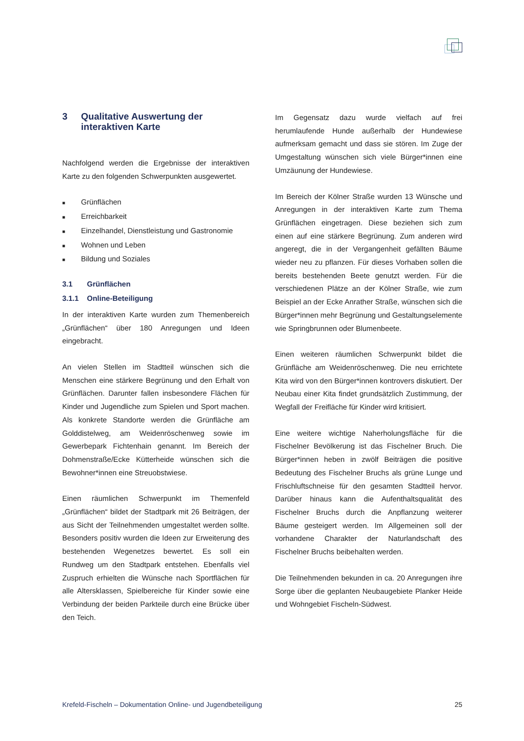3 Qualitative Auswertung der
interaktiven Karte
Nachfolgend werden die Ergebnisse der interaktiven Karte zu den folgenden Schwerpunkten ausgewertet.
■ Grünflächen
■ Erreichbarkeit
■ Einzelhandel, Dienstleistung und Gastronomie
■ Wohnen und Leben
■ Bildung und Soziales
3.1 Grünflächen
3.1.1 Online-Beteiligung
In der interaktiven Karte wurden zum Themenbereich „Grünflächen“ über 180 Anregungen und Ideen eingebracht.
An vielen Stellen im Stadtteil wünschen sich die Menschen eine stärkere Begrünung und den Erhalt von Grünflächen. Darunter fallen insbesondere Flächen für Kinder und Jugendliche zum Spielen und Sport machen. Als konkrete Standorte werden die Grünfläche am Golddistelweg, am Weidenröschenweg sowie im Gewerbepark Fichtenhain genannt. Im Bereich der Dohmenstraße/Ecke Kütterheide wünschen sich die Bewohner*innen eine Streuobstwiese.
Einen räumlichen Schwerpunkt im Themenfeld „Grünflächen“ bildet der Stadtpark mit 26 Beiträgen, der aus Sicht der Teilnehmenden umgestaltet werden sollte. Besonders positiv wurden die Ideen zur Erweiterung des bestehenden Wegenetzes bewertet. Es soll ein Rundweg um den Stadtpark entstehen. Ebenfalls viel Zuspruch erhielten die Wünsche nach Sportflächen für alle Altersklassen, Spielbereiche für Kinder sowie eine Verbindung der beiden Parkteile durch eine Brücke über den Teich.
Im Gegensatz dazu wurde vielfach auf frei herumlaufende Hunde außerhalb der Hundewiese aufmerksam gemacht und dass sie stören. Im Zuge der Umgestaltung wünschen sich viele Bürger*innen eine Umzäunung der Hundewiese.
Im Bereich der Kölner Straße wurden 13 Wünsche und Anregungen in der interaktiven Karte zum Thema Grünflächen eingetragen. Diese beziehen sich zum einen auf eine stärkere Begrünung. Zum anderen wird angeregt, die in der Vergangenheit gefällten Bäume wieder neu zu pflanzen. Für dieses Vorhaben sollen die bereits bestehenden Beete genutzt werden. Für die verschiedenen Plätze an der Kölner Straße, wie zum Beispiel an der Ecke Anrather Straße, wünschen sich die Bürger*innen mehr Begrünung und Gestaltungselemente wie Springbrunnen oder Blumenbeete.
Einen weiteren räumlichen Schwerpunkt bildet die Grünfläche am Weidenröschenweg. Die neu errichtete Kita wird von den Bürger*innen kontrovers diskutiert. Der Neubau einer Kita findet grundsätzlich Zustimmung, der Wegfall der Freifläche für Kinder wird kritisiert.
Eine weitere wichtige Naherholungsfläche für die Fischelner Bevölkerung ist das Fischelner Bruch. Die Bürger*innen heben in zwölf Beiträgen die positive Bedeutung des Fischelner Bruchs als grüne Lunge und Frischluftschneise für den gesamten Stadtteil hervor. Darüber hinaus kann die Aufenthaltsqualität des Fischelner Bruchs durch die Anpflanzung weiterer Bäume gesteigert werden. Im Allgemeinen soll der vorhandene Charakter der Naturlandschaft des Fischelner Bruchs beibehalten werden.
Die Teilnehmenden bekunden in ca. 20 Anregungen ihre Sorge über die geplanten Neubaugebiete Planker Heide und Wohngebiet Fischeln-Südwest.
Krefeld-Fischeln – Dokumentation Online- und Jugendbeteiligung 25